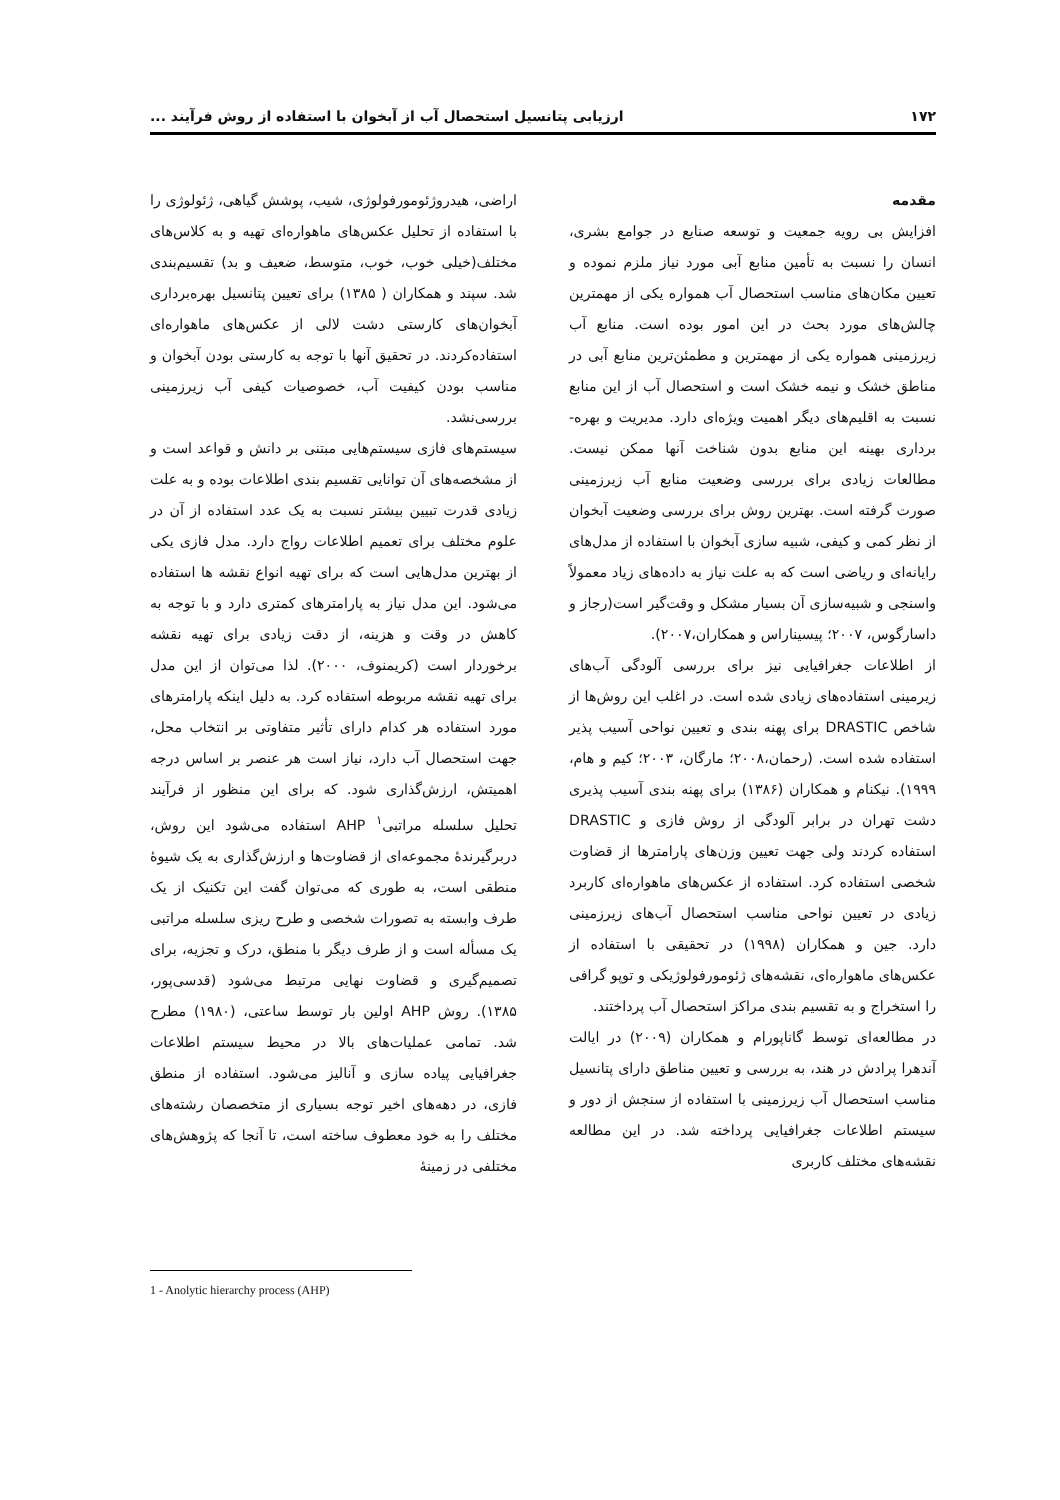۱۷۲ ارزیابی پتانسیل استحصال آب از آبخوان با استفاده از روش فرآیند ...
مقدمه
افزایش بی رویه جمعیت و توسعه صنایع در جوامع بشری، انسان را نسبت به تأمین منابع آبی مورد نیاز ملزم نموده و تعیین مکان‌های مناسب استحصال آب همواره یکی از مهمترین چالش‌های مورد بحث در این امور بوده است. منابع آب زیرزمینی همواره یکی از مهمترین و مطمئن‌ترین منابع آبی در مناطق خشک و نیمه خشک است و استحصال آب از این منابع نسبت به اقلیم‌های دیگر اهمیت ویژه‌ای دارد. مدیریت و بهره-برداری بهینه این منابع بدون شناخت آنها ممکن نیست. مطالعات زیادی برای بررسی وضعیت منابع آب زیرزمینی صورت گرفته است. بهترین روش برای بررسی وضعیت آبخوان از نظر کمی و کیفی، شبیه سازی آبخوان با استفاده از مدل‌های رایانه‌ای و ریاضی است که به علت نیاز به داده‌های زیاد معمولاً واسنجی و شبیه‌سازی آن بسیار مشکل و وقت‌گیر است(رجاز و داسارگوس، ۲۰۰۷؛ پیسیناراس و همکاران،۲۰۰۷).
از اطلاعات جغرافیایی نیز برای بررسی آلودگی آب‌های زیرمینی استفاده‌های زیادی شده است. در اغلب این روش‌ها از شاخص DRASTIC برای پهنه بندی و تعیین نواحی آسیب پذیر استفاده شده است. (رحمان،۲۰۰۸؛ مارگان، ۲۰۰۳؛ کیم و هام، ۱۹۹۹). نیکنام و همکاران (۱۳۸۶) برای پهنه بندی آسیب پذیری دشت تهران در برابر آلودگی از روش فازی و DRASTIC استفاده کردند ولی جهت تعیین وزن‌های پارامترها از قضاوت شخصی استفاده کرد. استفاده از عکس‌های ماهواره‌ای کاربرد زیادی در تعیین نواحی مناسب استحصال آب‌های زیرزمینی دارد. جین و همکاران (۱۹۹۸) در تحقیقی با استفاده از عکس‌های ماهواره‌ای، نقشه‌های ژئومورفولوژیکی و توپو گرافی را استخراج و به تقسیم بندی مراکز استحصال آب پرداختند.
در مطالعه‌ای توسط گاناپورام و همکاران (۲۰۰۹) در ایالت آندهرا پرادش در هند، به بررسی و تعیین مناطق دارای پتانسیل مناسب استحصال آب زیرزمینی با استفاده از سنجش از دور و سیستم اطلاعات جغرافیایی پرداخته شد. در این مطالعه نقشه‌های مختلف کاربری
اراضی، هیدروژئومورفولوژی، شیب، پوشش گیاهی، ژئولوژی را با استفاده از تحلیل عکس‌های ماهواره‌ای تهیه و به کلاس‌های مختلف(خیلی خوب، خوب، متوسط، ضعیف و بد) تقسیم‌بندی شد. سپند و همکاران ( ۱۳۸۵) برای تعیین پتانسیل بهره‌برداری آبخوان‌های کارستی دشت لالی از عکس‌های ماهواره‌ای استفاده‌کردند. در تحقیق آنها با توجه به کارستی بودن آبخوان و مناسب بودن کیفیت آب، خصوصیات کیفی آب زیرزمینی بررسی‌نشد.
سیستم‌های فازی سیستم‌هایی مبتنی بر دانش و قواعد است و از مشخصه‌های آن توانایی تقسیم بندی اطلاعات بوده و به علت زیادی قدرت تبیین بیشتر نسبت به یک عدد استفاده از آن در علوم مختلف برای تعمیم اطلاعات رواج دارد. مدل فازی یکی از بهترین مدل‌هایی است که برای تهیه انواع نقشه ها استفاده می‌شود. این مدل نیاز به پارامترهای کمتری دارد و با توجه به کاهش در وقت و هزینه، از دقت زیادی برای تهیه نقشه برخوردار است (کریمنوف، ۲۰۰۰). لذا می‌توان از این مدل برای تهیه نقشه مربوطه استفاده کرد. به دلیل اینکه پارامترهای مورد استفاده هر کدام دارای تأثیر متفاوتی بر انتخاب محل، جهت استحصال آب دارد، نیاز است هر عنصر بر اساس درجه اهمیتش، ارزش‌گذاری شود. که برای این منظور از فرآیند تحلیل سلسله مراتبی<sup>۱</sup> AHP استفاده می‌شود این روش، دربرگیرندهٔ مجموعه‌ای از قضاوت‌ها و ارزش‌گذاری به یک شیوهٔ منطقی است، به طوری که می‌توان گفت این تکنیک از یک طرف وابسته به تصورات شخصی و طرح ریزی سلسله مراتبی یک مسأله است و از طرف دیگر با منطق، درک و تجزیه، برای تصمیم‌گیری و قضاوت نهایی مرتبط می‌شود (قدسی‌پور، ۱۳۸۵). روش AHP اولین بار توسط ساعتی، (۱۹۸۰) مطرح شد. تمامی عملیات‌های بالا در محیط سیستم اطلاعات جغرافیایی پیاده سازی و آنالیز می‌شود. استفاده از منطق فازی، در دهه‌های اخیر توجه بسیاری از متخصصان رشته‌های مختلف را به خود معطوف ساخته است، تا آنجا که پژوهش‌های مختلفی در زمینهٔ
1 - Anolytic hierarchy process (AHP)